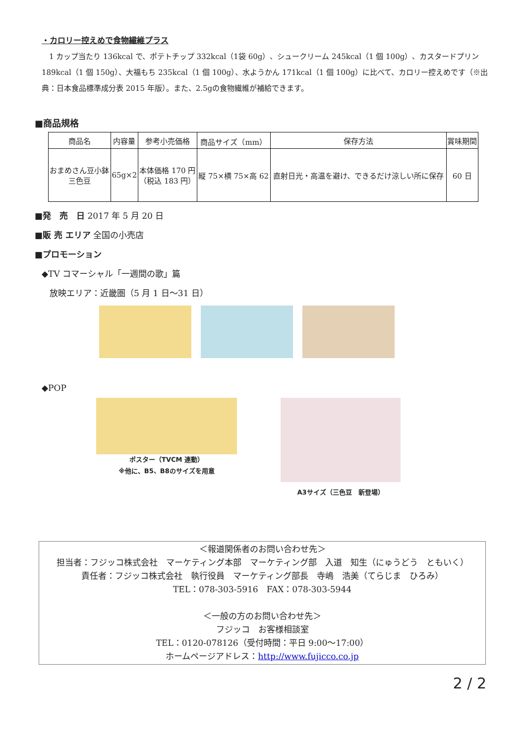・カロリー控えめで食物繊維プラス
　1 カップ当たり 136kcal で、ポテトチップ 332kcal（1袋 60g）、シュークリーム 245kcal（1 個 100g）、カスタードプリン 189kcal（1 個 150g）、大福もち 235kcal（1 個 100g）、水ようかん 171kcal（1 個 100g）に比べて、カロリー控えめです（※出典：日本食品標準成分表 2015 年版）。また、2.5gの食物繊維が補給できます。
■商品規格
| 商品名 | 内容量 | 参考小売価格 | 商品サイズ（mm） | 保存方法 | 賞味期間 |
| --- | --- | --- | --- | --- | --- |
| おまめさん豆小鉢 三色豆 | 65g×2 | 本体価格 170 円 （税込 183 円） | 縦 75×横 75×高 62 | 直射日光・高温を避け、できるだけ涼しい所に保存 | 60 日 |
■発　売　日 2017 年 5 月 20 日
■販 売 エリア 全国の小売店
■プロモーション
◆TV コマーシャル「一週間の歌」篇
放映エリア：近畿圏（5 月 1 日～31 日）
◆POP
ポスター（TVCM 連動）
※他に、B5、B8のサイズを用意
A3サイズ（三色豆　新登場）
＜報道関係者のお問い合わせ先＞
担当者：フジッコ株式会社　マーケティング本部　マーケティング部　入道　知生（にゅうどう　ともいく）
責任者：フジッコ株式会社　執行役員　マーケティング部長　寺嶋　浩美（てらじま　ひろみ）
TEL：078-303-5916　FAX：078-303-5944
＜一般の方のお問い合わせ先＞
フジッコ　お客様相談室
TEL：0120-078126（受付時間：平日 9:00～17:00）
ホームページアドレス：http://www.fujicco.co.jp
2 / 2